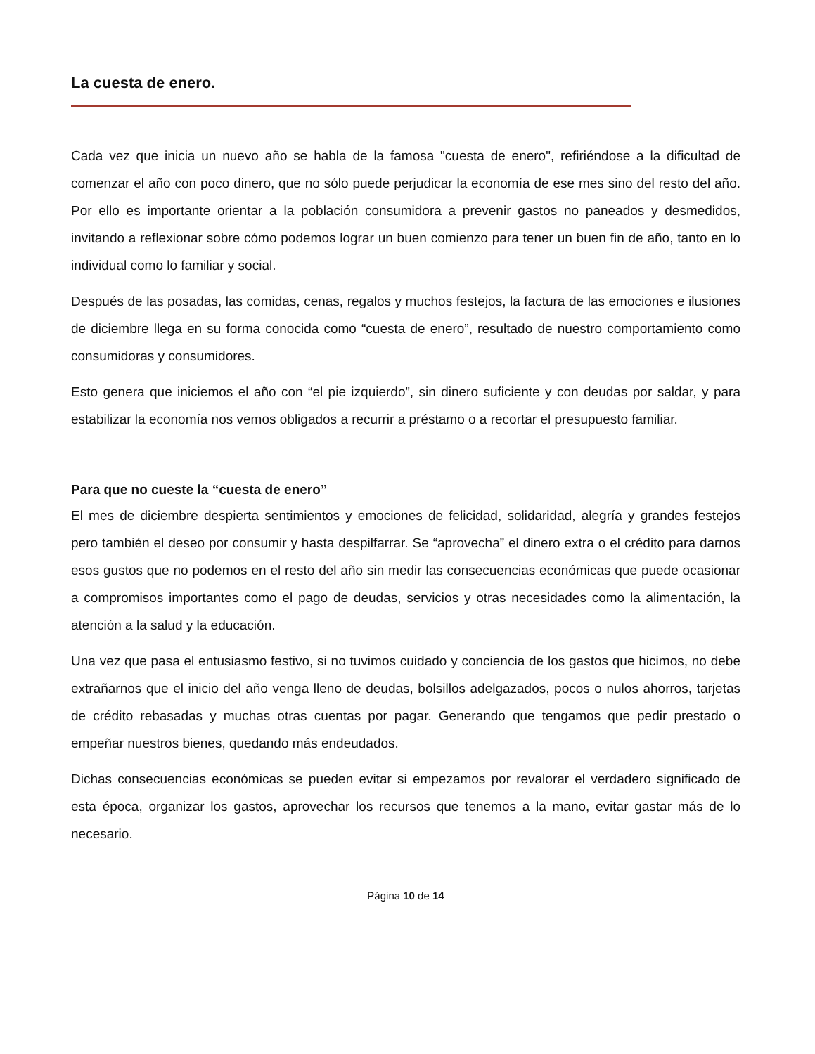La cuesta de enero.
Cada vez que inicia un nuevo año se habla de la famosa "cuesta de enero", refiriéndose a la dificultad de comenzar el año con poco dinero, que no sólo puede perjudicar la economía de ese mes sino del resto del año. Por ello es importante orientar a la población consumidora a prevenir gastos no paneados y desmedidos, invitando a reflexionar sobre cómo podemos lograr un buen comienzo para tener un buen fin de año, tanto en lo individual como lo familiar y social.
Después de las posadas, las comidas, cenas, regalos y muchos festejos, la factura de las emociones e ilusiones de diciembre llega en su forma conocida como “cuesta de enero”, resultado de nuestro comportamiento como consumidoras y consumidores.
Esto genera que iniciemos el año con “el pie izquierdo”, sin dinero suficiente y con deudas por saldar, y para estabilizar la economía nos vemos obligados a recurrir a préstamo o a recortar el presupuesto familiar.
Para que no cueste la “cuesta de enero”
El mes de diciembre despierta sentimientos y emociones de felicidad, solidaridad, alegría y grandes festejos pero también el deseo por consumir y hasta despilfarrar. Se “aprovecha” el dinero extra o el crédito para darnos esos gustos que no podemos en el resto del año sin medir las consecuencias económicas que puede ocasionar a compromisos importantes como el pago de deudas, servicios y otras necesidades como la alimentación, la atención a la salud y la educación.
Una vez que pasa el entusiasmo festivo, si no tuvimos cuidado y conciencia de los gastos que hicimos, no debe extrañarnos que el inicio del año venga lleno de deudas, bolsillos adelgazados, pocos o nulos ahorros, tarjetas de crédito rebasadas y muchas otras cuentas por pagar. Generando que tengamos que pedir prestado o empeñar nuestros bienes, quedando más endeudados.
Dichas consecuencias económicas se pueden evitar si empezamos por revalorar el verdadero significado de esta época, organizar los gastos, aprovechar los recursos que tenemos a la mano, evitar gastar más de lo necesario.
Página 10 de 14